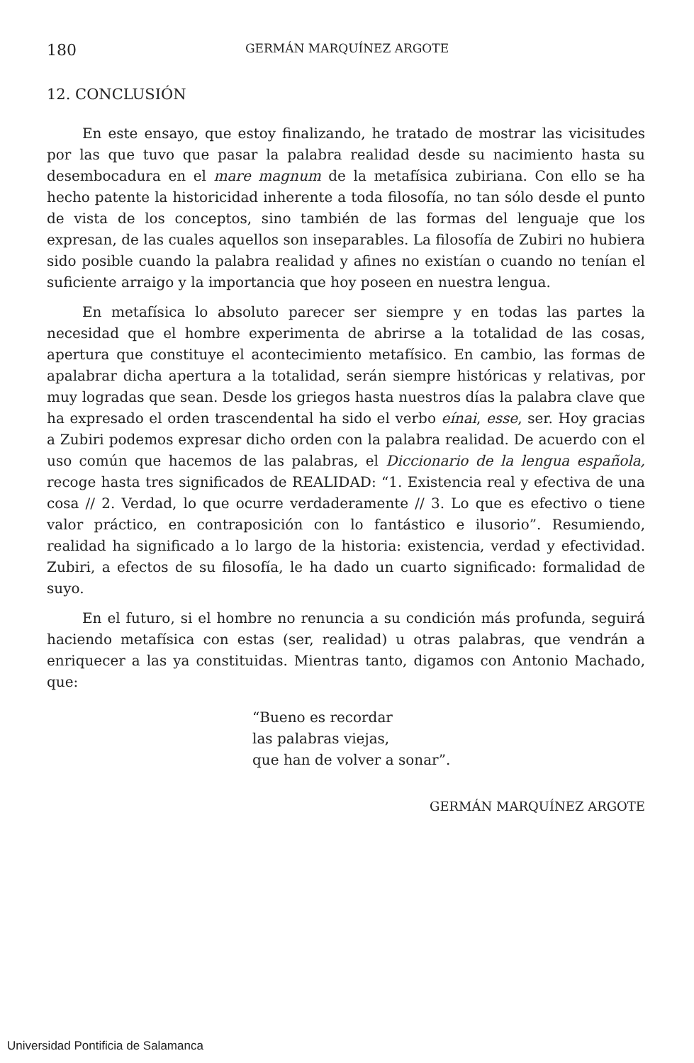180 GERMÁN MARQUÍNEZ ARGOTE
12. CONCLUSIÓN
En este ensayo, que estoy finalizando, he tratado de mostrar las vicisitudes por las que tuvo que pasar la palabra realidad desde su nacimiento hasta su desembocadura en el mare magnum de la metafísica zubiriana. Con ello se ha hecho patente la historicidad inherente a toda filosofía, no tan sólo desde el punto de vista de los conceptos, sino también de las formas del lenguaje que los expresan, de las cuales aquellos son inseparables. La filosofía de Zubiri no hubiera sido posible cuando la palabra realidad y afines no existían o cuando no tenían el suficiente arraigo y la importancia que hoy poseen en nuestra lengua.
En metafísica lo absoluto parecer ser siempre y en todas las partes la necesidad que el hombre experimenta de abrirse a la totalidad de las cosas, apertura que constituye el acontecimiento metafísico. En cambio, las formas de apalabrar dicha apertura a la totalidad, serán siempre históricas y relativas, por muy logradas que sean. Desde los griegos hasta nuestros días la palabra clave que ha expresado el orden trascendental ha sido el verbo eínai, esse, ser. Hoy gracias a Zubiri podemos expresar dicho orden con la palabra realidad. De acuerdo con el uso común que hacemos de las palabras, el Diccionario de la lengua española, recoge hasta tres significados de REALIDAD: “1. Existencia real y efectiva de una cosa // 2. Verdad, lo que ocurre verdaderamente // 3. Lo que es efectivo o tiene valor práctico, en contraposición con lo fantástico e ilusorio”. Resumiendo, realidad ha significado a lo largo de la historia: existencia, verdad y efectividad. Zubiri, a efectos de su filosofía, le ha dado un cuarto significado: formalidad de suyo.
En el futuro, si el hombre no renuncia a su condición más profunda, seguirá haciendo metafísica con estas (ser, realidad) u otras palabras, que vendrán a enriquecer a las ya constituidas. Mientras tanto, digamos con Antonio Machado, que:
“Bueno es recordar
las palabras viejas,
que han de volver a sonar”.
GERMÁN MARQUÍNEZ ARGOTE
Universidad Pontificia de Salamanca